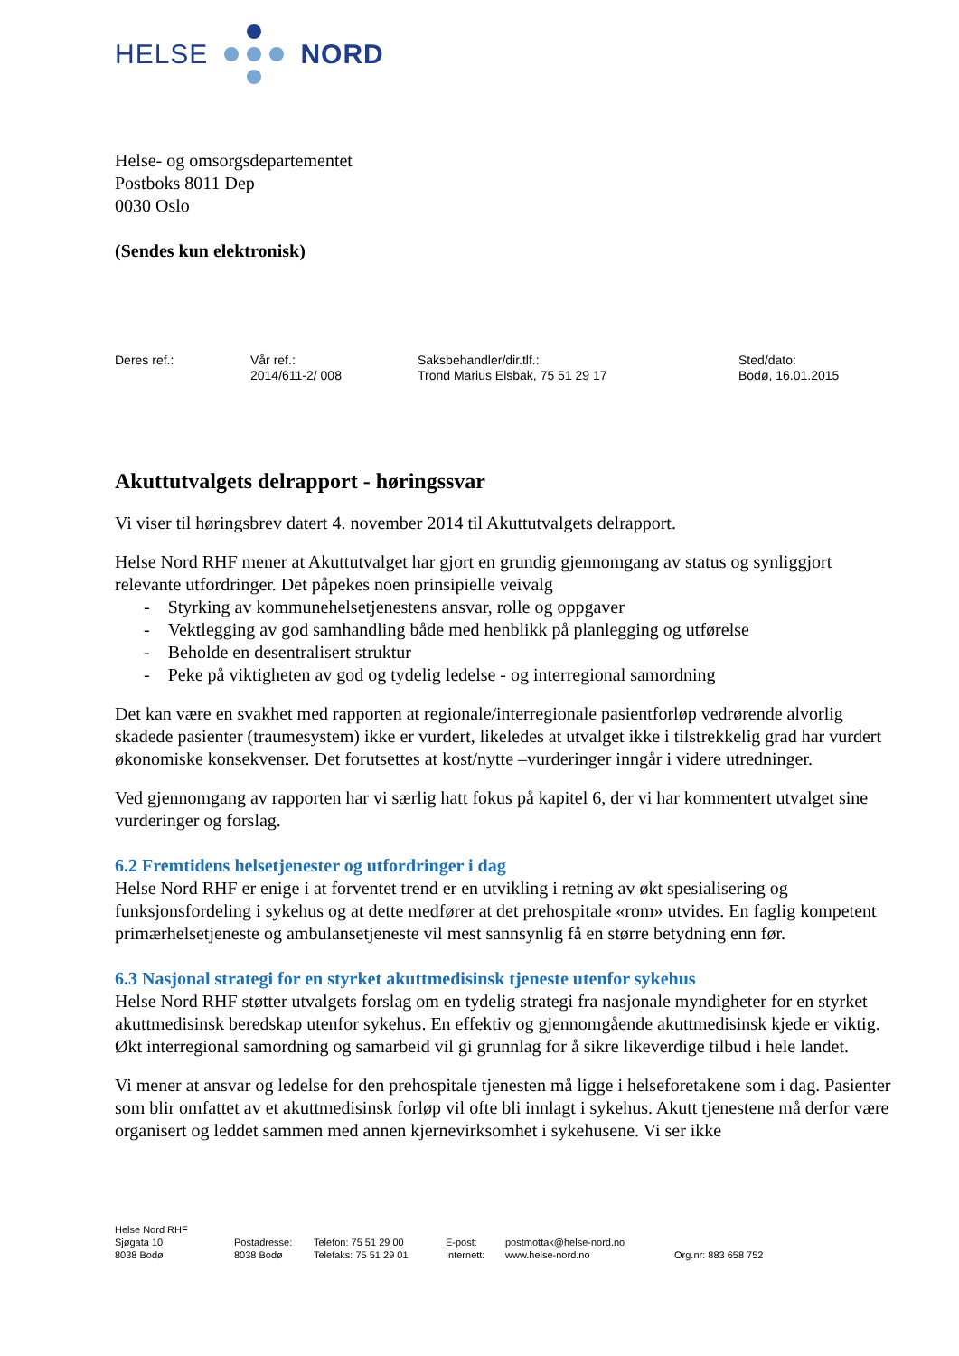HELSE NORD
Helse- og omsorgsdepartementet
Postboks 8011 Dep
0030 Oslo
(Sendes kun elektronisk)
Deres ref.: Vår ref.:
2014/611-2/ 008
Saksbehandler/dir.tlf.:
Trond Marius Elsbak, 75 51 29 17
Sted/dato:
Bodø, 16.01.2015
Akuttutvalgets delrapport - høringssvar
Vi viser til høringsbrev datert 4. november 2014 til Akuttutvalgets delrapport.
Helse Nord RHF mener at Akuttutvalget har gjort en grundig gjennomgang av status og synliggjort relevante utfordringer. Det påpekes noen prinsipielle veivalg
- Styrking av kommunehelsetjenestens ansvar, rolle og oppgaver
- Vektlegging av god samhandling både med henblikk på planlegging og utførelse
- Beholde en desentralisert struktur
- Peke på viktigheten av god og tydelig ledelse - og interregional samordning
Det kan være en svakhet med rapporten at regionale/interregionale pasientforløp vedrørende alvorlig skadede pasienter (traumesystem) ikke er vurdert, likeledes at utvalget ikke i tilstrekkelig grad har vurdert økonomiske konsekvenser. Det forutsettes at kost/nytte –vurderinger inngår i videre utredninger.
Ved gjennomgang av rapporten har vi særlig hatt fokus på kapitel 6, der vi har kommentert utvalget sine vurderinger og forslag.
6.2 Fremtidens helsetjenester og utfordringer i dag
Helse Nord RHF er enige i at forventet trend er en utvikling i retning av økt spesialisering og funksjonsfordeling i sykehus og at dette medfører at det prehospitale «rom» utvides. En faglig kompetent primærhelsetjeneste og ambulansetjeneste vil mest sannsynlig få en større betydning enn før.
6.3 Nasjonal strategi for en styrket akuttmedisinsk tjeneste utenfor sykehus
Helse Nord RHF støtter utvalgets forslag om en tydelig strategi fra nasjonale myndigheter for en styrket akuttmedisinsk beredskap utenfor sykehus. En effektiv og gjennomgående akuttmedisinsk kjede er viktig. Økt interregional samordning og samarbeid vil gi grunnlag for å sikre likeverdige tilbud i hele landet.
Vi mener at ansvar og ledelse for den prehospitale tjenesten må ligge i helseforetakene som i dag. Pasienter som blir omfattet av et akuttmedisinsk forløp vil ofte bli innlagt i sykehus. Akutt tjenestene må derfor være organisert og leddet sammen med annen kjernevirksomhet i sykehusene. Vi ser ikke
Helse Nord RHF
Sjøgata 10
8038 Bodø
Postadresse:
8038 Bodø
Telefon: 75 51 29 00
Telefaks: 75 51 29 01
E-post:
Internett:
postmottak@helse-nord.no
www.helse-nord.no
Org.nr: 883 658 752